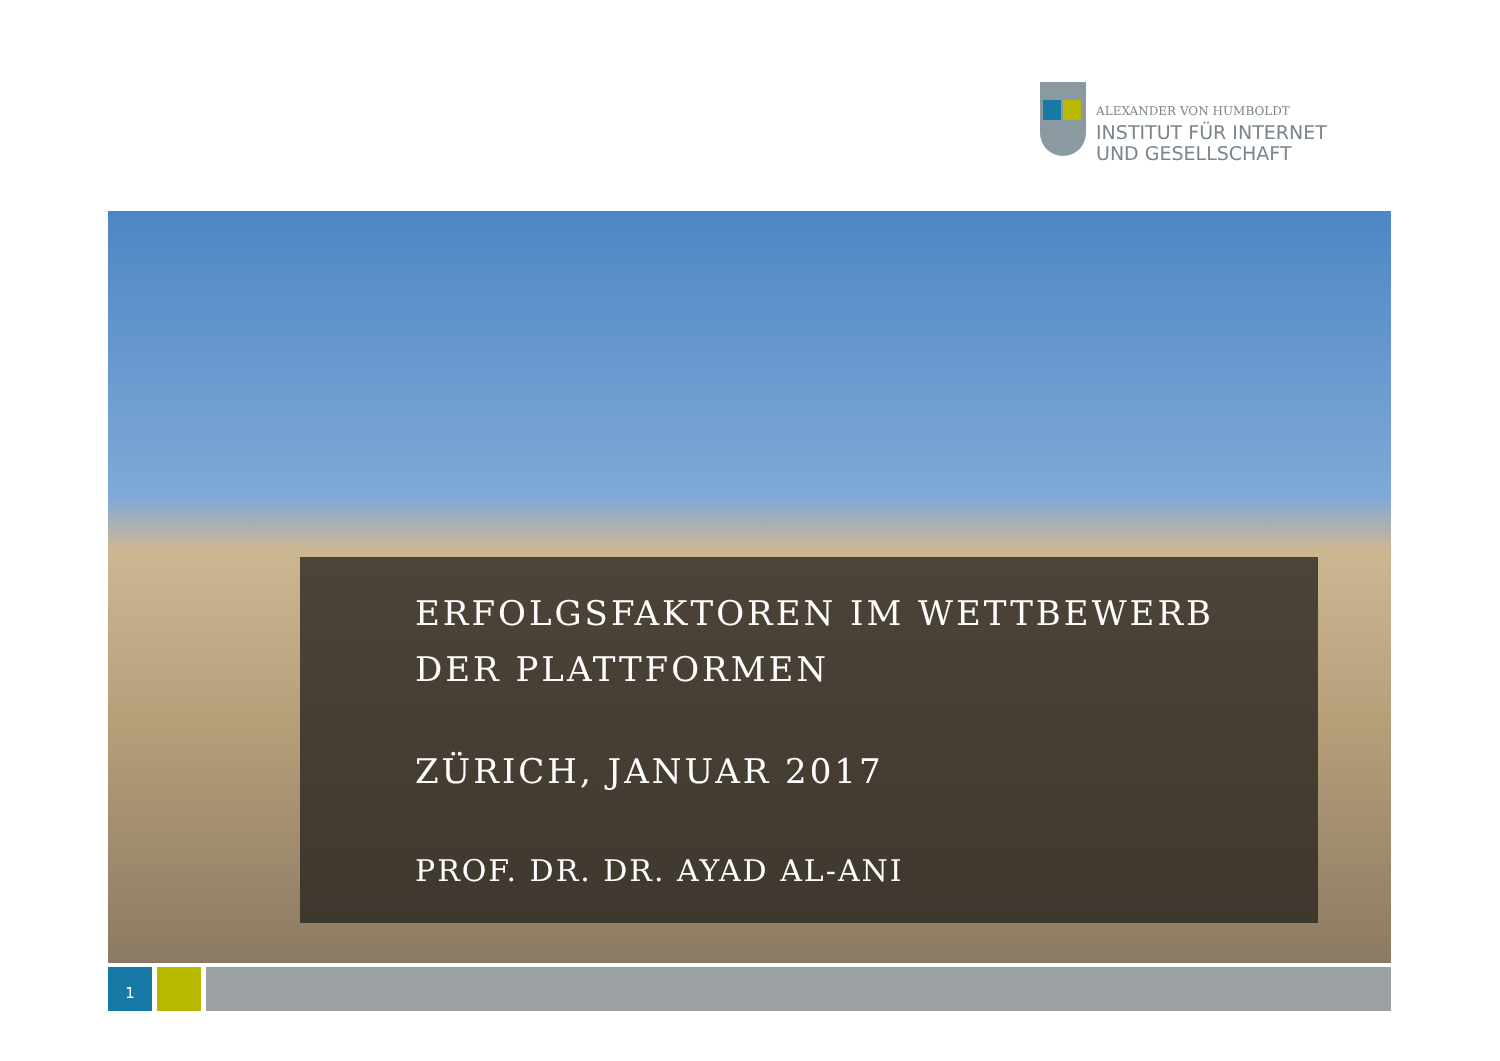ALEXANDER VON HUMBOLDT
INSTITUT FÜR INTERNET
UND GESELLSCHAFT
ERFOLGSFAKTOREN IM WETTBEWERB
DER PLATTFORMEN
ZÜRICH, JANUAR 2017
PROF. DR. DR. AYAD AL-ANI
1